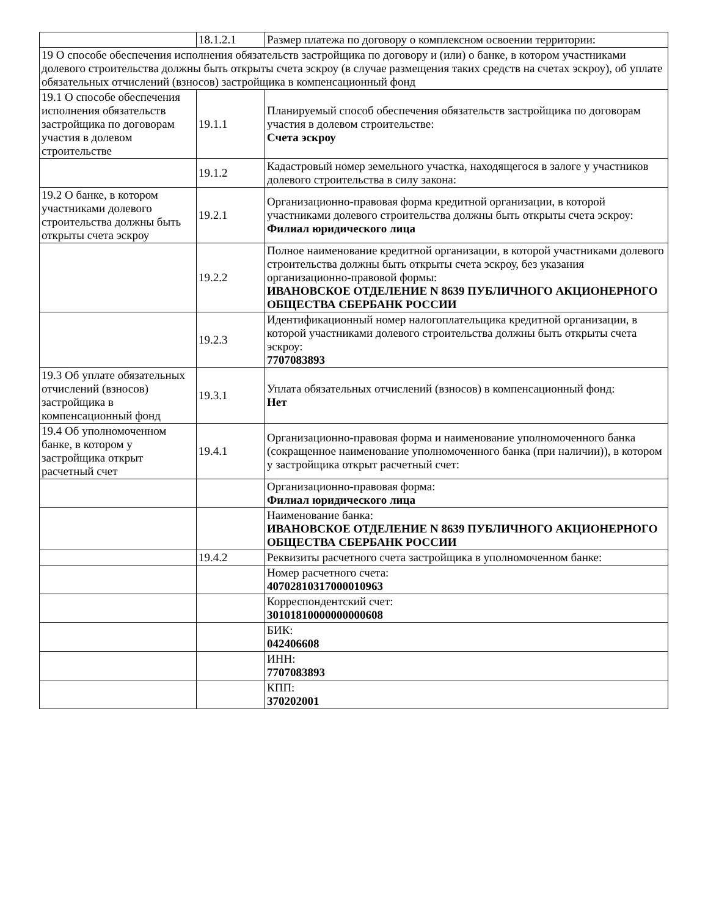| | 18.1.2.1 | Размер платежа по договору о комплексном освоении территории: |
| 19 О способе обеспечения исполнения обязательств застройщика по договору и (или) о банке, в котором участниками долевого строительства должны быть открыты счета эскроу (в случае размещения таких средств на счетах эскроу), об уплате обязательных отчислений (взносов) застройщика в компенсационный фонд | | |
| 19.1 О способе обеспечения исполнения обязательств застройщика по договорам участия в долевом строительстве | 19.1.1 | Планируемый способ обеспечения обязательств застройщика по договорам участия в долевом строительстве: Счета эскроу |
| | 19.1.2 | Кадастровый номер земельного участка, находящегося в залоге у участников долевого строительства в силу закона: |
| 19.2 О банке, в котором участниками долевого строительства должны быть открыты счета эскроу | 19.2.1 | Организационно-правовая форма кредитной организации, в которой участниками долевого строительства должны быть открыты счета эскроу: Филиал юридического лица |
| | 19.2.2 | Полное наименование кредитной организации, в которой участниками долевого строительства должны быть открыты счета эскроу, без указания организационно-правовой формы: ИВАНОВСКОЕ ОТДЕЛЕНИЕ N 8639 ПУБЛИЧНОГО АКЦИОНЕРНОГО ОБЩЕСТВА СБЕРБАНК РОССИИ |
| | 19.2.3 | Идентификационный номер налогоплательщика кредитной организации, в которой участниками долевого строительства должны быть открыты счета эскроу: 7707083893 |
| 19.3 Об уплате обязательных отчислений (взносов) застройщика в компенсационный фонд | 19.3.1 | Уплата обязательных отчислений (взносов) в компенсационный фонд: Нет |
| 19.4 Об уполномоченном банке, в котором у застройщика открыт расчетный счет | 19.4.1 | Организационно-правовая форма и наименование уполномоченного банка (сокращенное наименование уполномоченного банка (при наличии)), в котором у застройщика открыт расчетный счет: |
| | | Организационно-правовая форма: Филиал юридического лица |
| | | Наименование банка: ИВАНОВСКОЕ ОТДЕЛЕНИЕ N 8639 ПУБЛИЧНОГО АКЦИОНЕРНОГО ОБЩЕСТВА СБЕРБАНК РОССИИ |
| | 19.4.2 | Реквизиты расчетного счета застройщика в уполномоченном банке: |
| | | Номер расчетного счета: 40702810317000010963 |
| | | Корреспондентский счет: 30101810000000000608 |
| | | БИК: 042406608 |
| | | ИНН: 7707083893 |
| | | КПП: 370202001 |